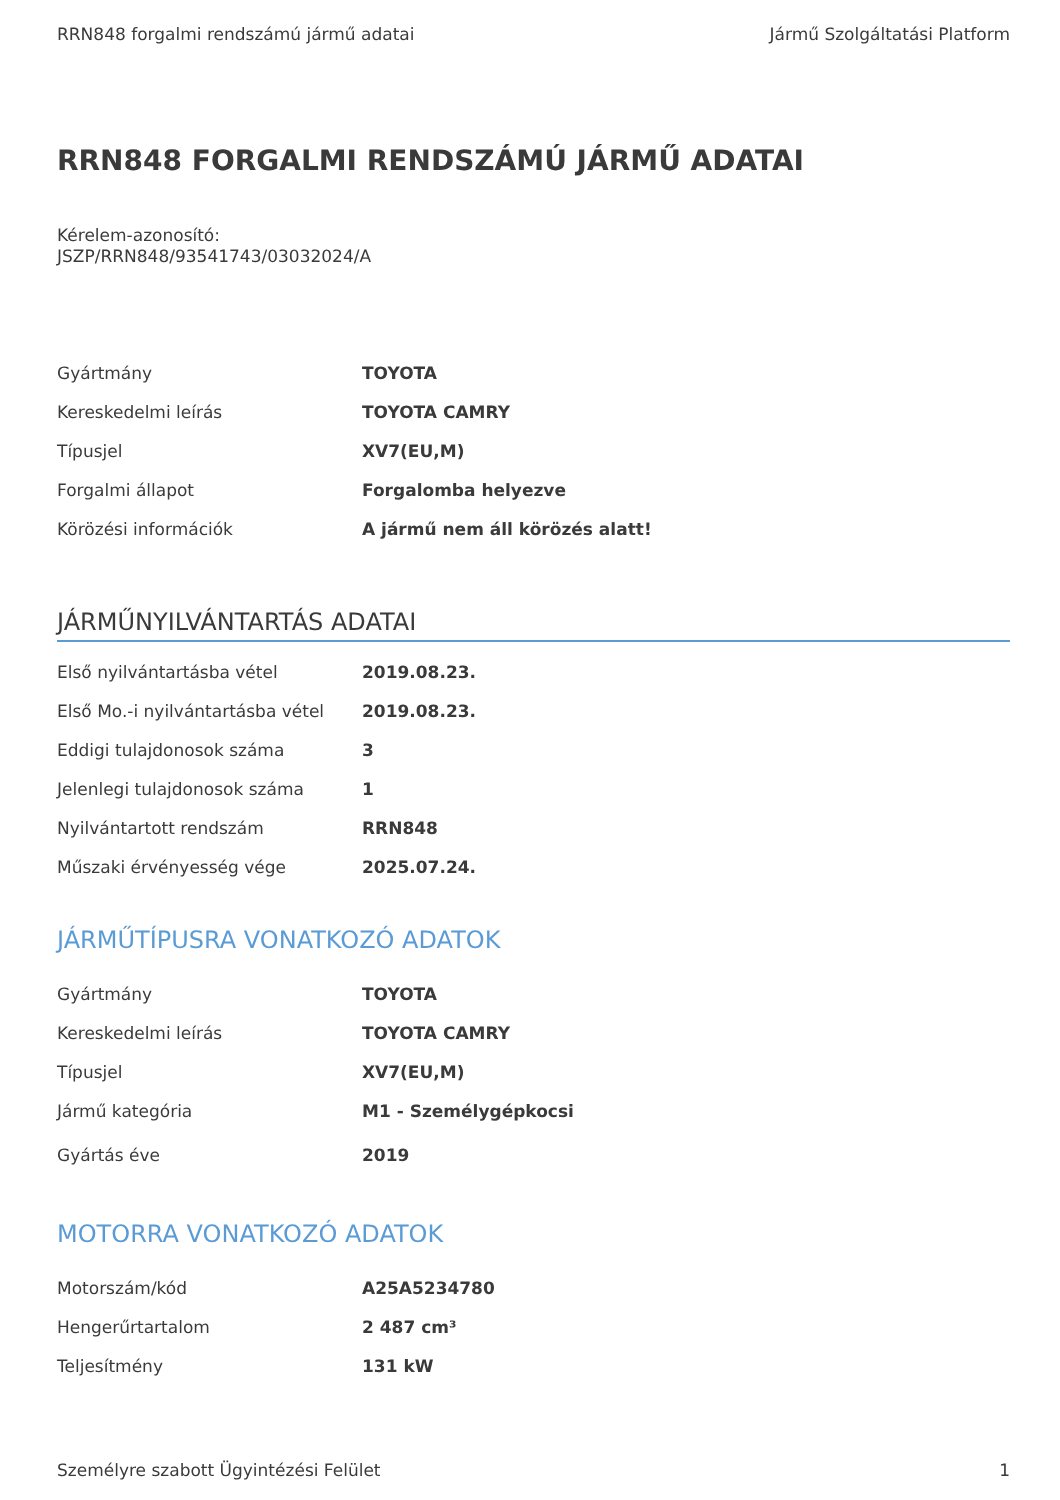RRN848 forgalmi rendszámú jármű adatai Jármű Szolgáltatási Platform
RRN848 FORGALMI RENDSZÁMÚ JÁRMŰ ADATAI
Kérelem-azonosító:
JSZP/RRN848/93541743/03032024/A
| Gyártmány | TOYOTA |
| Kereskedelmi leírás | TOYOTA CAMRY |
| Típusjel | XV7(EU,M) |
| Forgalmi állapot | Forgalomba helyezve |
| Körözési információk | A jármű nem áll körözés alatt! |
JÁRMŰNYILVÁNTARTÁS ADATAI
| Első nyilvántartásba vétel | 2019.08.23. |
| Első Mo.-i nyilvántartásba vétel | 2019.08.23. |
| Eddigi tulajdonosok száma | 3 |
| Jelenlegi tulajdonosok száma | 1 |
| Nyilvántartott rendszám | RRN848 |
| Műszaki érvényesség vége | 2025.07.24. |
JÁRMŰTÍPUSRA VONATKOZÓ ADATOK
| Gyártmány | TOYOTA |
| Kereskedelmi leírás | TOYOTA CAMRY |
| Típusjel | XV7(EU,M) |
| Jármű kategória | M1 - Személygépkocsi |
| Gyártás éve | 2019 |
MOTORRA VONATKOZÓ ADATOK
| Motorszám/kód | A25A5234780 |
| Hengerűrtartalom | 2 487 cm³ |
| Teljesítmény | 131 kW |
Személyre szabott Ügyintézési Felület 1